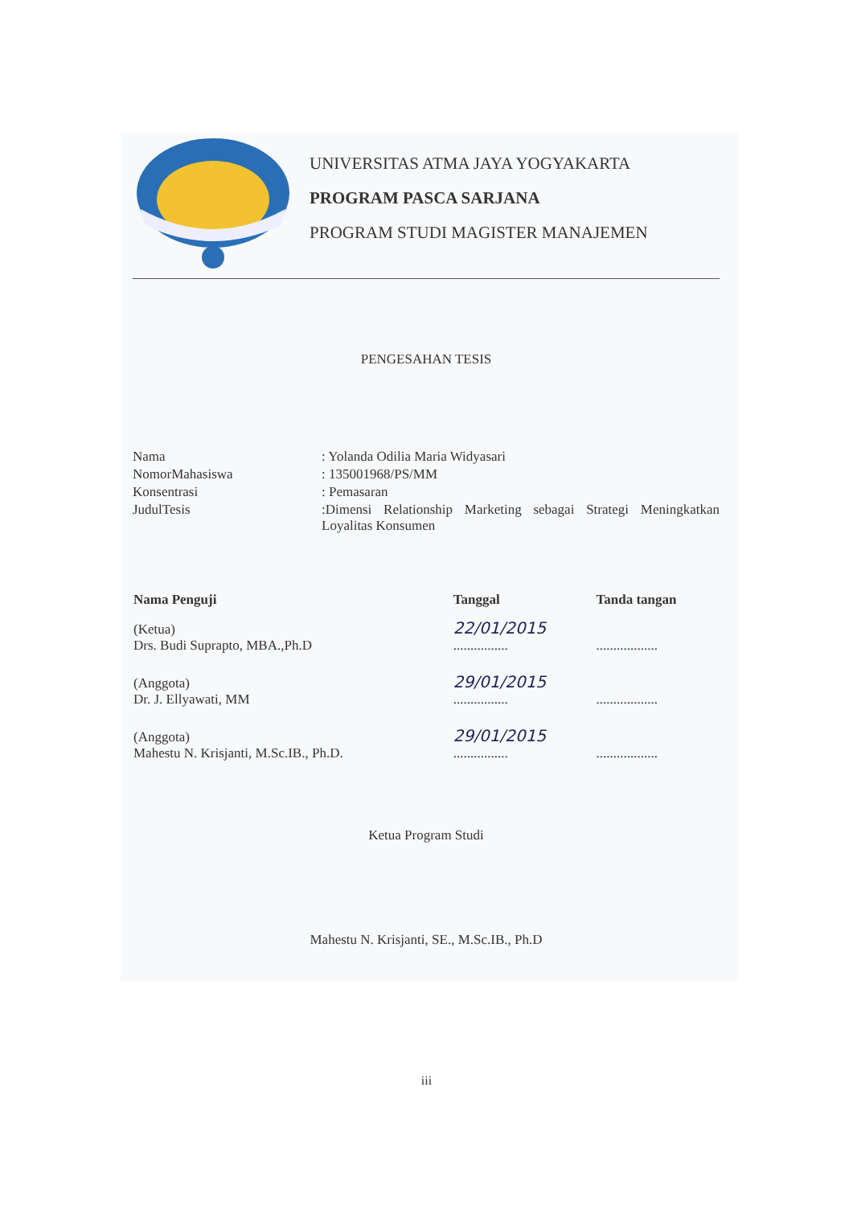UNIVERSITAS ATMA JAYA YOGYAKARTA
PROGRAM PASCA SARJANA
PROGRAM STUDI MAGISTER MANAJEMEN
PENGESAHAN TESIS
| Nama | : Yolanda Odilia Maria Widyasari |
| NomorMahasiswa | : 135001968/PS/MM |
| Konsentrasi | : Pemasaran |
| JudulTesis | :Dimensi Relationship Marketing sebagai Strategi Meningkatkan Loyalitas Konsumen |
| Nama Penguji | Tanggal | Tanda tangan |
| --- | --- | --- |
| (Ketua) Drs. Budi Suprapto, MBA.,Ph.D | 22/01/2015 ................ | .................. |
| (Anggota) Dr. J. Ellyawati, MM | 29/01/2015 ................ | .................. |
| (Anggota) Mahestu N. Krisjanti, M.Sc.IB., Ph.D. | 29/01/2015 ................ | .................. |
Ketua Program Studi
Mahestu N. Krisjanti, SE., M.Sc.IB., Ph.D
iii